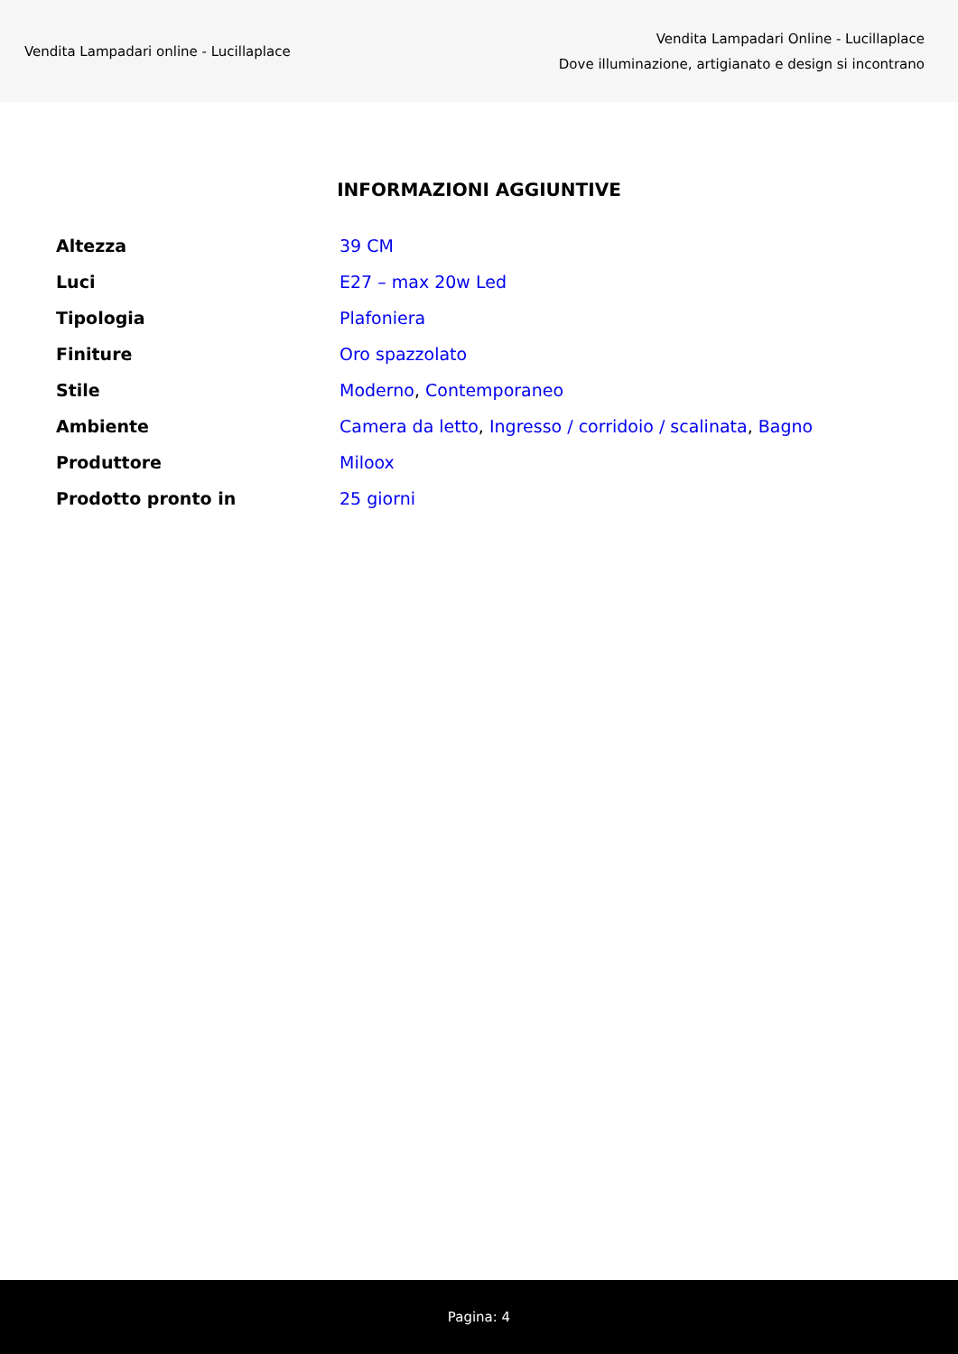Vendita Lampadari online - Lucillaplace
Vendita Lampadari Online - Lucillaplace
Dove illuminazione, artigianato e design si incontrano
INFORMAZIONI AGGIUNTIVE
| Altezza | 39 CM |
| Luci | E27 – max 20w Led |
| Tipologia | Plafoniera |
| Finiture | Oro spazzolato |
| Stile | Moderno , Contemporaneo |
| Ambiente | Camera da letto , Ingresso / corridoio / scalinata , Bagno |
| Produttore | Miloox |
| Prodotto pronto in | 25 giorni |
Pagina: 4